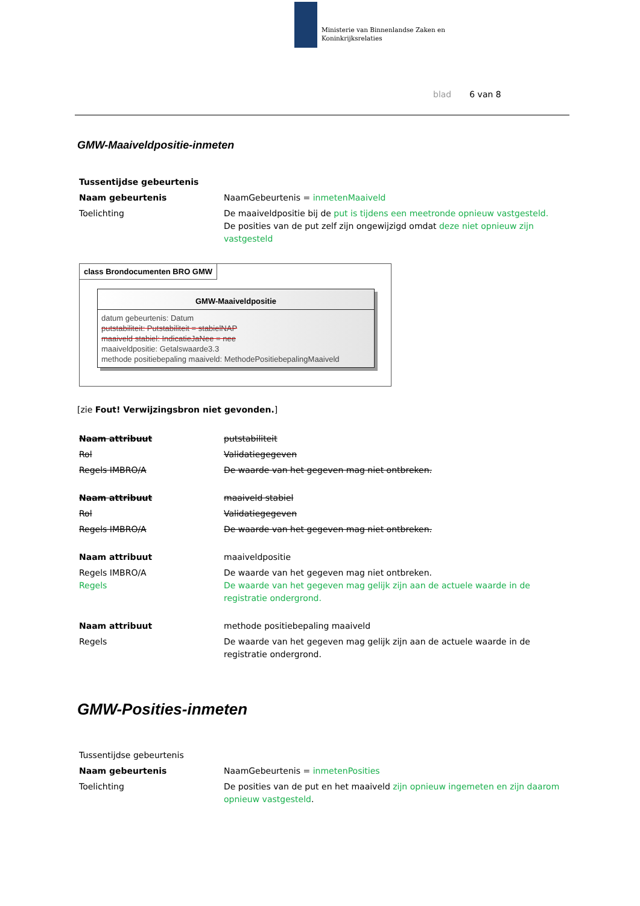Ministerie van Binnenlandse Zaken en
Koninkrijksrelaties
blad 6 van 8
GMW-Maaiveldpositie-inmeten
| Tussentijdse gebeurtenis | |
| Naam gebeurtenis | NaamGebeurtenis = inmetenMaaiveld |
| Toelichting | De maaiveldpositie bij de put is tijdens een meetronde opnieuw vastgesteld. De posities van de put zelf zijn ongewijzigd omdat deze niet opnieuw zijn vastgesteld |
class Brondocumenten BRO GMW
GMW-Maaiveldpositie
datum gebeurtenis: Datum
putstabiliteit: Putstabiliteit = stabielNAP
maaiveld stabiel: IndicatieJaNee = nee
maaiveldpositie: Getalswaarde3.3
methode positiebepaling maaiveld: MethodePositiebepalingMaaiveld
[zie Fout! Verwijzingsbron niet gevonden.]
| Naam attribuut | putstabiliteit |
| Rol | Validatiegegeven |
| Regels IMBRO/A | De waarde van het gegeven mag niet ontbreken. |
| Naam attribuut | maaiveld stabiel |
| Rol | Validatiegegeven |
| Regels IMBRO/A | De waarde van het gegeven mag niet ontbreken. |
| Naam attribuut | maaiveldpositie |
| Regels IMBRO/A Regels | De waarde van het gegeven mag niet ontbreken. De waarde van het gegeven mag gelijk zijn aan de actuele waarde in de registratie ondergrond. |
| Naam attribuut | methode positiebepaling maaiveld |
| Regels | De waarde van het gegeven mag gelijk zijn aan de actuele waarde in de registratie ondergrond. |
GMW-Posities-inmeten
| Tussentijdse gebeurtenis | |
| Naam gebeurtenis | NaamGebeurtenis = inmetenPosities |
| Toelichting | De posities van de put en het maaiveld zijn opnieuw ingemeten en zijn daarom opnieuw vastgesteld . |